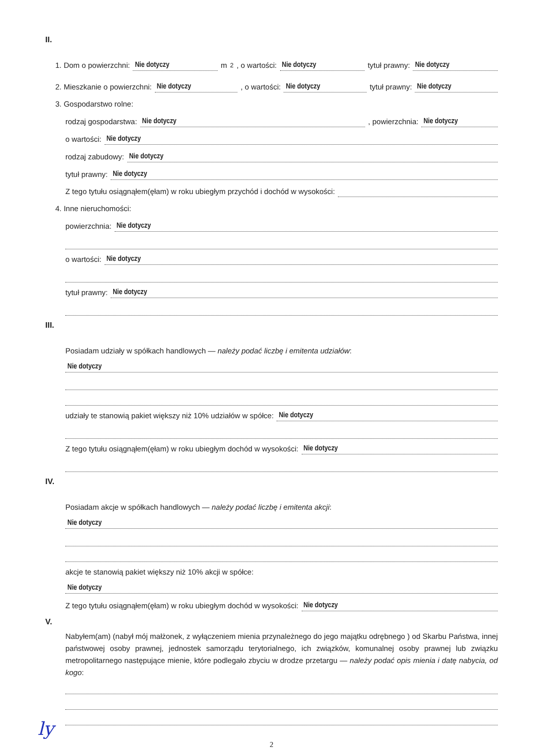II.
1. Dom o powierzchni: Nie dotyczy m<sup>2</sup>, o wartości: Nie dotyczy tytuł prawny: Nie dotyczy
2. Mieszkanie o powierzchni: Nie dotyczy, o wartości: Nie dotyczy tytuł prawny: Nie dotyczy
3. Gospodarstwo rolne:
rodzaj gospodarstwa: Nie dotyczy, powierzchnia: Nie dotyczy
o wartości: Nie dotyczy
rodzaj zabudowy: Nie dotyczy
tytuł prawny: Nie dotyczy
Z tego tytułu osiągnąłem(ęłam) w roku ubiegłym przychód i dochód w wysokości:
4. Inne nieruchomości:
powierzchnia: Nie dotyczy
o wartości: Nie dotyczy
tytuł prawny: Nie dotyczy
III.
Posiadam udziały w spółkach handlowych — należy podać liczbę i emitenta udziałów:
Nie dotyczy
udziały te stanowią pakiet większy niż 10% udziałów w spółce: Nie dotyczy
Z tego tytułu osiągnąłem(ęłam) w roku ubiegłym dochód w wysokości: Nie dotyczy
IV.
Posiadam akcje w spółkach handlowych — należy podać liczbę i emitenta akcji:
Nie dotyczy
akcje te stanowią pakiet większy niż 10% akcji w spółce:
Nie dotyczy
Z tego tytułu osiągnąłem(ęłam) w roku ubiegłym dochód w wysokości: Nie dotyczy
V.
Nabyłem(am) (nabył mój małżonek, z wyłączeniem mienia przynależnego do jego majątku odrębnego ) od Skarbu Państwa, innej państwowej osoby prawnej, jednostek samorządu terytorialnego, ich związków, komunalnej osoby prawnej lub związku metropolitarnego następujące mienie, które podlegało zbyciu w drodze przetargu — należy podać opis mienia i datę nabycia, od kogo:
2
ly